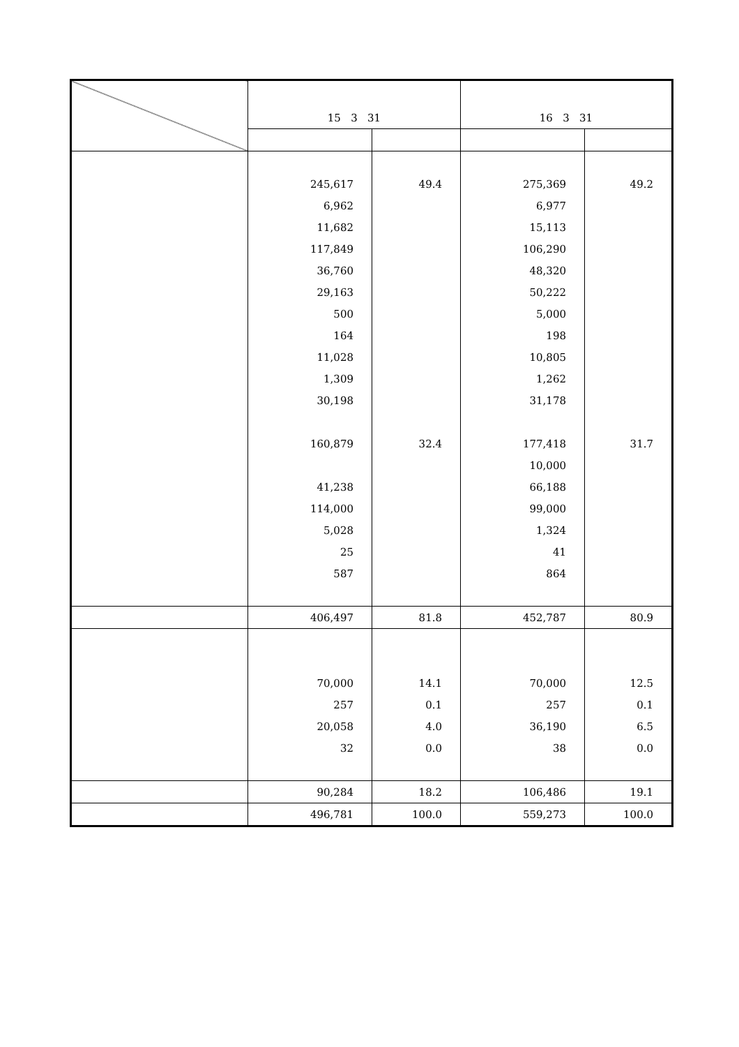| | 15 3 31 | | 16 3 31 | |
| | 245,617 | 49.4 | 275,369 | 49.2 |
| | 6,962 | | 6,977 | |
| | 11,682 | | 15,113 | |
| | 117,849 | | 106,290 | |
| | 36,760 | | 48,320 | |
| | 29,163 | | 50,222 | |
| | 500 | | 5,000 | |
| | 164 | | 198 | |
| | 11,028 | | 10,805 | |
| | 1,309 | | 1,262 | |
| | 30,198 | | 31,178 | |
| | 160,879 | 32.4 | 177,418 | 31.7 |
| | | | 10,000 | |
| | 41,238 | | 66,188 | |
| | 114,000 | | 99,000 | |
| | 5,028 | | 1,324 | |
| | 25 | | 41 | |
| | 587 | | 864 | |
| | 406,497 | 81.8 | 452,787 | 80.9 |
| | 70,000 | 14.1 | 70,000 | 12.5 |
| | 257 | 0.1 | 257 | 0.1 |
| | 20,058 | 4.0 | 36,190 | 6.5 |
| | 32 | 0.0 | 38 | 0.0 |
| | 90,284 | 18.2 | 106,486 | 19.1 |
| | 496,781 | 100.0 | 559,273 | 100.0 |